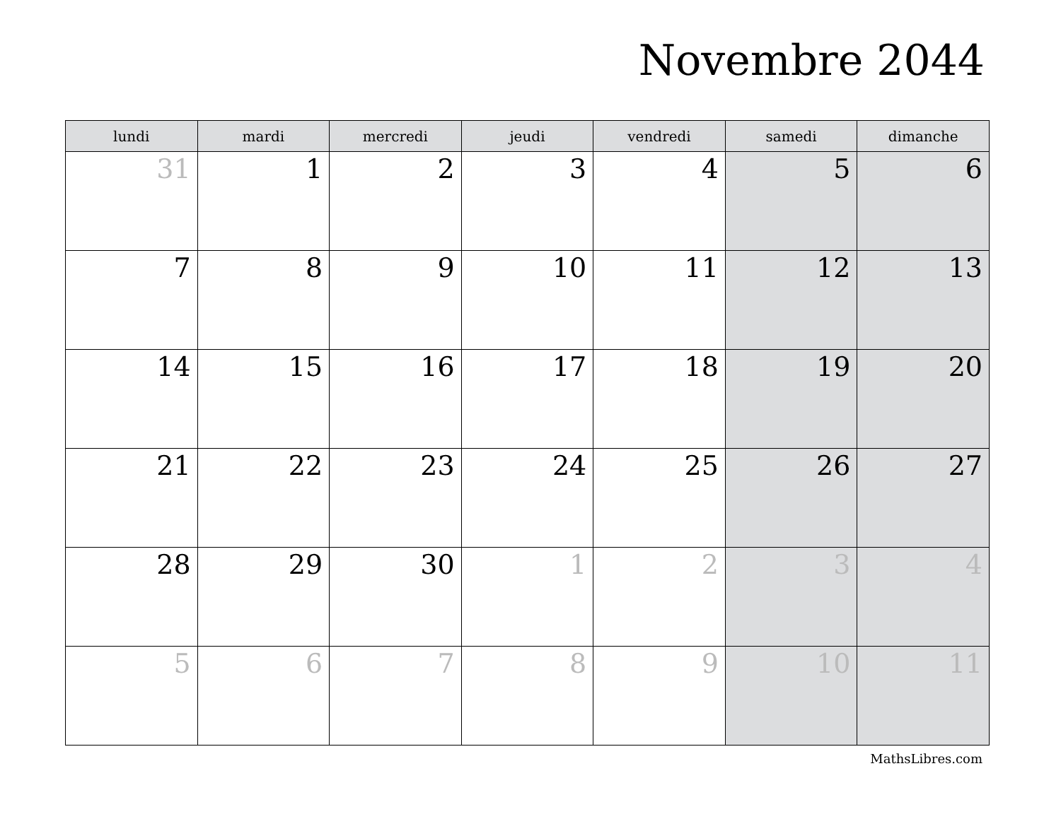Novembre 2044
| lundi | mardi | mercredi | jeudi | vendredi | samedi | dimanche |
| --- | --- | --- | --- | --- | --- | --- |
| 31 | 1 | 2 | 3 | 4 | 5 | 6 |
| 7 | 8 | 9 | 10 | 11 | 12 | 13 |
| 14 | 15 | 16 | 17 | 18 | 19 | 20 |
| 21 | 22 | 23 | 24 | 25 | 26 | 27 |
| 28 | 29 | 30 | 1 | 2 | 3 | 4 |
| 5 | 6 | 7 | 8 | 9 | 10 | 11 |
MathsLibres.com